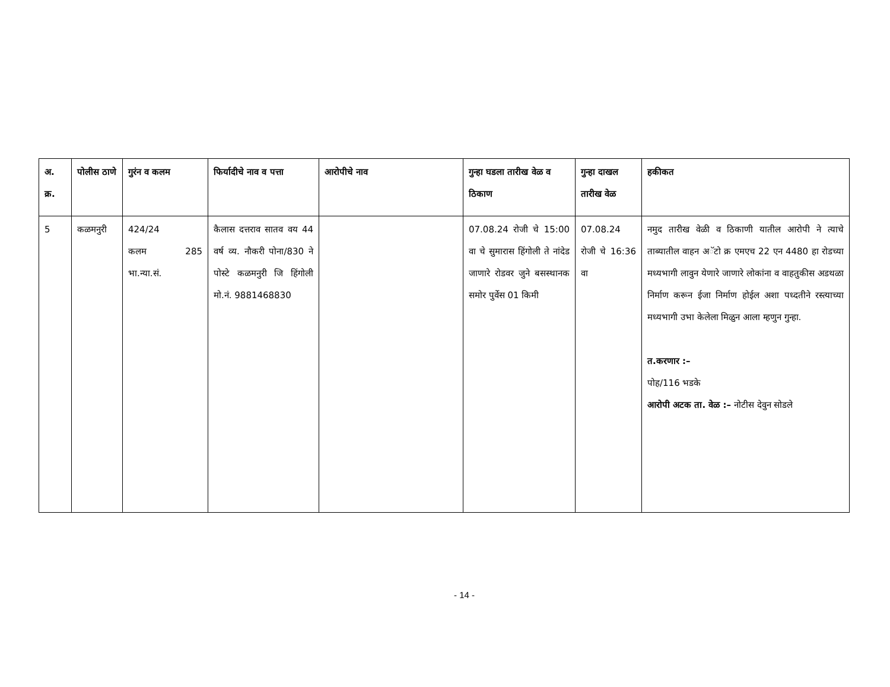| अ. क्र. | पोलीस ठाणे | गुरंन व कलम | फिर्यादीचे नाव व पत्ता | आरोपीचे नाव | गुन्हा घडला तारीख वेळ व ठिकाण | गुन्हा दाखल तारीख वेळ | हकीकत |
| --- | --- | --- | --- | --- | --- | --- | --- |
| 5 | कळमनुरी | 424/24 कलम 285 भा.न्या.सं. | कैलास दत्तराव सातव वय 44 वर्ष व्य. नौकरी पोना/830 ने पोस्टे कळमनुरी जि हिंगोली मो.नं. 9881468830 | | 07.08.24 रोजी चे 15:00 वा चे सुमारास हिंगोली ते नांदेड जाणारे रोडवर जुने बसस्थानक समोर पुर्वेस 01 किमी | 07.08.24 रोजी चे 16:36 वा | नमुद तारीख वेळी व ठिकाणी यातील आरोपी ने त्याचे ताब्यातील वाहन अॅटो क्र एमएच 22 एन 4480 हा रोडच्या मध्यभागी लावुन येणारे जाणारे लोकांना व वाहतुकीस अडथळा निर्माण करून ईजा निर्माण होईल अशा पध्दतीने रस्त्याच्या मध्यभागी उभा केलेला मिळुन आला म्हणुन गुन्हा. त.करणार :– पोह/116 भडके आरोपी अटक ता. वेळ :– नोटीस देवुन सोडले |
- 14 -